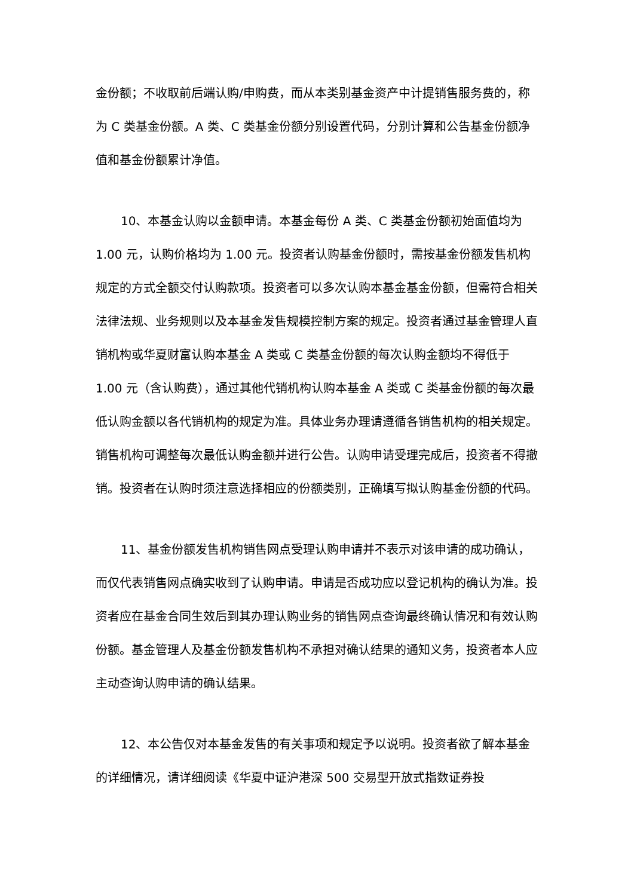金份额；不收取前后端认购/申购费，而从本类别基金资产中计提销售服务费的，称为 C 类基金份额。A 类、C 类基金份额分别设置代码，分别计算和公告基金份额净值和基金份额累计净值。
10、本基金认购以金额申请。本基金每份 A 类、C 类基金份额初始面值均为 1.00 元，认购价格均为 1.00 元。投资者认购基金份额时，需按基金份额发售机构规定的方式全额交付认购款项。投资者可以多次认购本基金基金份额，但需符合相关法律法规、业务规则以及本基金发售规模控制方案的规定。投资者通过基金管理人直销机构或华夏财富认购本基金 A 类或 C 类基金份额的每次认购金额均不得低于 1.00 元（含认购费），通过其他代销机构认购本基金 A 类或 C 类基金份额的每次最低认购金额以各代销机构的规定为准。具体业务办理请遵循各销售机构的相关规定。销售机构可调整每次最低认购金额并进行公告。认购申请受理完成后，投资者不得撤销。投资者在认购时须注意选择相应的份额类别，正确填写拟认购基金份额的代码。
11、基金份额发售机构销售网点受理认购申请并不表示对该申请的成功确认，而仅代表销售网点确实收到了认购申请。申请是否成功应以登记机构的确认为准。投资者应在基金合同生效后到其办理认购业务的销售网点查询最终确认情况和有效认购份额。基金管理人及基金份额发售机构不承担对确认结果的通知义务，投资者本人应主动查询认购申请的确认结果。
12、本公告仅对本基金发售的有关事项和规定予以说明。投资者欲了解本基金的详细情况，请详细阅读《华夏中证沪港深 500 交易型开放式指数证券投